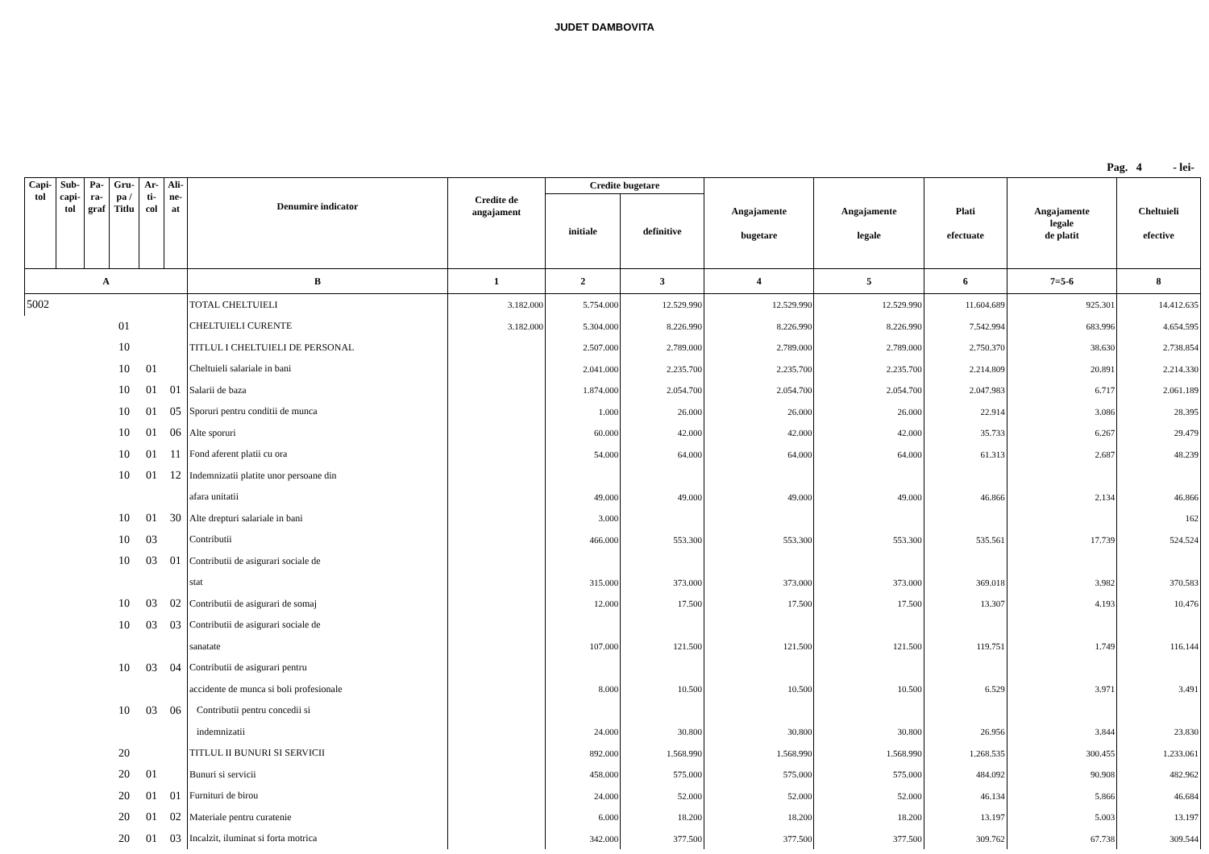JUDET DAMBOVITA
Pag. 4 - lei-
| Capi- tol | Sub- capi- tol | Pa- ra- graf | Gru- pa / Titlu | Ar- ti- col | Ali- ne- at | Denumire indicator | Credite de angajament | Credite bugetare | | Angajamente bugetare | Angajamente legale | Plati efectuate | Angajamente legale de platit | Cheltuieli efective |
| --- | --- | --- | --- | --- | --- | --- | --- | --- | --- | --- | --- | --- | --- | --- |
| | | | | | | | | initiale | definitive | | | | | |
| A | | | | | | B | 1 | 2 | 3 | 4 | 5 | 6 | 7=5-6 | 8 |
| 5002 | | | | | | TOTAL CHELTUIELI | 3.182.000 | 5.754.000 | 12.529.990 | 12.529.990 | 12.529.990 | 11.604.689 | 925.301 | 14.412.635 |
| | | | 01 | | | CHELTUIELI CURENTE | 3.182.000 | 5.304.000 | 8.226.990 | 8.226.990 | 8.226.990 | 7.542.994 | 683.996 | 4.654.595 |
| | | | 10 | | | TITLUL I CHELTUIELI DE PERSONAL | | 2.507.000 | 2.789.000 | 2.789.000 | 2.789.000 | 2.750.370 | 38.630 | 2.738.854 |
| | | | 10 | 01 | | Cheltuieli salariale in bani | | 2.041.000 | 2.235.700 | 2.235.700 | 2.235.700 | 2.214.809 | 20.891 | 2.214.330 |
| | | | 10 | 01 | 01 | Salarii de baza | | 1.874.000 | 2.054.700 | 2.054.700 | 2.054.700 | 2.047.983 | 6.717 | 2.061.189 |
| | | | 10 | 01 | 05 | Sporuri pentru conditii de munca | | 1.000 | 26.000 | 26.000 | 26.000 | 22.914 | 3.086 | 28.395 |
| | | | 10 | 01 | 06 | Alte sporuri | | 60.000 | 42.000 | 42.000 | 42.000 | 35.733 | 6.267 | 29.479 |
| | | | 10 | 01 | 11 | Fond aferent platii cu ora | | 54.000 | 64.000 | 64.000 | 64.000 | 61.313 | 2.687 | 48.239 |
| | | | 10 | 01 | 12 | Indemnizatii platite unor persoane din | | | | | | | | |
| | | | | | | afara unitatii | | 49.000 | 49.000 | 49.000 | 49.000 | 46.866 | 2.134 | 46.866 |
| | | | 10 | 01 | 30 | Alte drepturi salariale in bani | | 3.000 | | | | | | 162 |
| | | | 10 | 03 | | Contributii | | 466.000 | 553.300 | 553.300 | 553.300 | 535.561 | 17.739 | 524.524 |
| | | | 10 | 03 | 01 | Contributii de asigurari sociale de | | | | | | | | |
| | | | | | | stat | | 315.000 | 373.000 | 373.000 | 373.000 | 369.018 | 3.982 | 370.583 |
| | | | 10 | 03 | 02 | Contributii de asigurari de somaj | | 12.000 | 17.500 | 17.500 | 17.500 | 13.307 | 4.193 | 10.476 |
| | | | 10 | 03 | 03 | Contributii de asigurari sociale de | | | | | | | | |
| | | | | | | sanatate | | 107.000 | 121.500 | 121.500 | 121.500 | 119.751 | 1.749 | 116.144 |
| | | | 10 | 03 | 04 | Contributii de asigurari pentru | | | | | | | | |
| | | | | | | accidente de munca si boli profesionale | | 8.000 | 10.500 | 10.500 | 10.500 | 6.529 | 3.971 | 3.491 |
| | | | 10 | 03 | 06 | Contributii pentru concedii si | | | | | | | | |
| | | | | | | indemnizatii | | 24.000 | 30.800 | 30.800 | 30.800 | 26.956 | 3.844 | 23.830 |
| | | | 20 | | | TITLUL II BUNURI SI SERVICII | | 892.000 | 1.568.990 | 1.568.990 | 1.568.990 | 1.268.535 | 300.455 | 1.233.061 |
| | | | 20 | 01 | | Bunuri si servicii | | 458.000 | 575.000 | 575.000 | 575.000 | 484.092 | 90.908 | 482.962 |
| | | | 20 | 01 | 01 | Furnituri de birou | | 24.000 | 52.000 | 52.000 | 52.000 | 46.134 | 5.866 | 46.684 |
| | | | 20 | 01 | 02 | Materiale pentru curatenie | | 6.000 | 18.200 | 18.200 | 18.200 | 13.197 | 5.003 | 13.197 |
| | | | 20 | 01 | 03 | Incalzit, iluminat si forta motrica | | 342.000 | 377.500 | 377.500 | 377.500 | 309.762 | 67.738 | 309.544 |